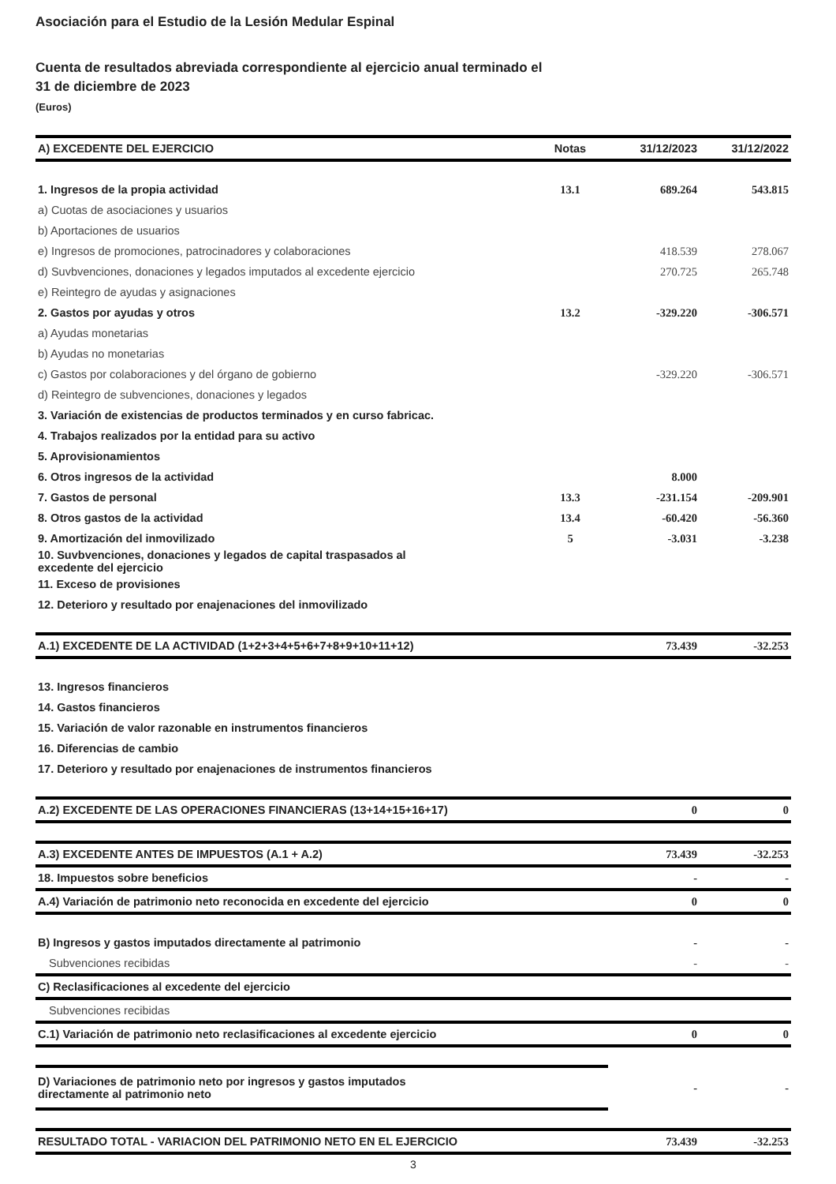Asociación para el Estudio de la Lesión Medular Espinal
Cuenta de resultados abreviada correspondiente al ejercicio anual terminado el
31 de diciembre de 2023
(Euros)
| A) EXCEDENTE DEL EJERCICIO | Notas | 31/12/2023 | 31/12/2022 |
| --- | --- | --- | --- |
| 1. Ingresos de la propia actividad | 13.1 | 689.264 | 543.815 |
| a) Cuotas de asociaciones y usuarios | | | |
| b) Aportaciones de usuarios | | | |
| e) Ingresos de promociones, patrocinadores y colaboraciones | | 418.539 | 278.067 |
| d) Suvbvenciones, donaciones y legados imputados al excedente ejercicio | | 270.725 | 265.748 |
| e) Reintegro de ayudas y asignaciones | | | |
| 2. Gastos por ayudas y otros | 13.2 | -329.220 | -306.571 |
| a) Ayudas monetarias | | | |
| b) Ayudas no monetarias | | | |
| c) Gastos por colaboraciones y del órgano de gobierno | | -329.220 | -306.571 |
| d) Reintegro de subvenciones, donaciones y legados | | | |
| 3. Variación de existencias de productos terminados y en curso fabricac. | | | |
| 4. Trabajos realizados por la entidad para su activo | | | |
| 5. Aprovisionamientos | | | |
| 6. Otros ingresos de la actividad | | 8.000 | |
| 7. Gastos de personal | 13.3 | -231.154 | -209.901 |
| 8. Otros gastos de la actividad | 13.4 | -60.420 | -56.360 |
| 9. Amortización del inmovilizado | 5 | -3.031 | -3.238 |
| 10. Suvbvenciones, donaciones y legados de capital traspasados al excedente del ejercicio | | | |
| 11. Exceso de provisiones | | | |
| 12. Deterioro y resultado por enajenaciones del inmovilizado | | | |
| A.1) EXCEDENTE DE LA ACTIVIDAD (1+2+3+4+5+6+7+8+9+10+11+12) | | 73.439 | -32.253 |
| 13. Ingresos financieros | | | |
| 14. Gastos financieros | | | |
| 15. Variación de valor razonable en instrumentos financieros | | | |
| 16. Diferencias de cambio | | | |
| 17. Deterioro y resultado por enajenaciones de instrumentos financieros | | | |
| A.2) EXCEDENTE DE LAS OPERACIONES FINANCIERAS (13+14+15+16+17) | | 0 | 0 |
| A.3) EXCEDENTE ANTES DE IMPUESTOS (A.1 + A.2) | | 73.439 | -32.253 |
| 18. Impuestos sobre beneficios | | - | - |
| A.4) Variación de patrimonio neto reconocida en excedente del ejercicio | | 0 | 0 |
| B) Ingresos y gastos imputados directamente al patrimonio | | - | - |
| Subvenciones recibidas | | - | - |
| C) Reclasificaciones al excedente del ejercicio | | | |
| Subvenciones recibidas | | | |
| C.1) Variación de patrimonio neto reclasificaciones al excedente ejercicio | | 0 | 0 |
| D) Variaciones de patrimonio neto por ingresos y gastos imputados directamente al patrimonio neto | | - | - |
| RESULTADO TOTAL - VARIACION DEL PATRIMONIO NETO EN EL EJERCICIO | | 73.439 | -32.253 |
3